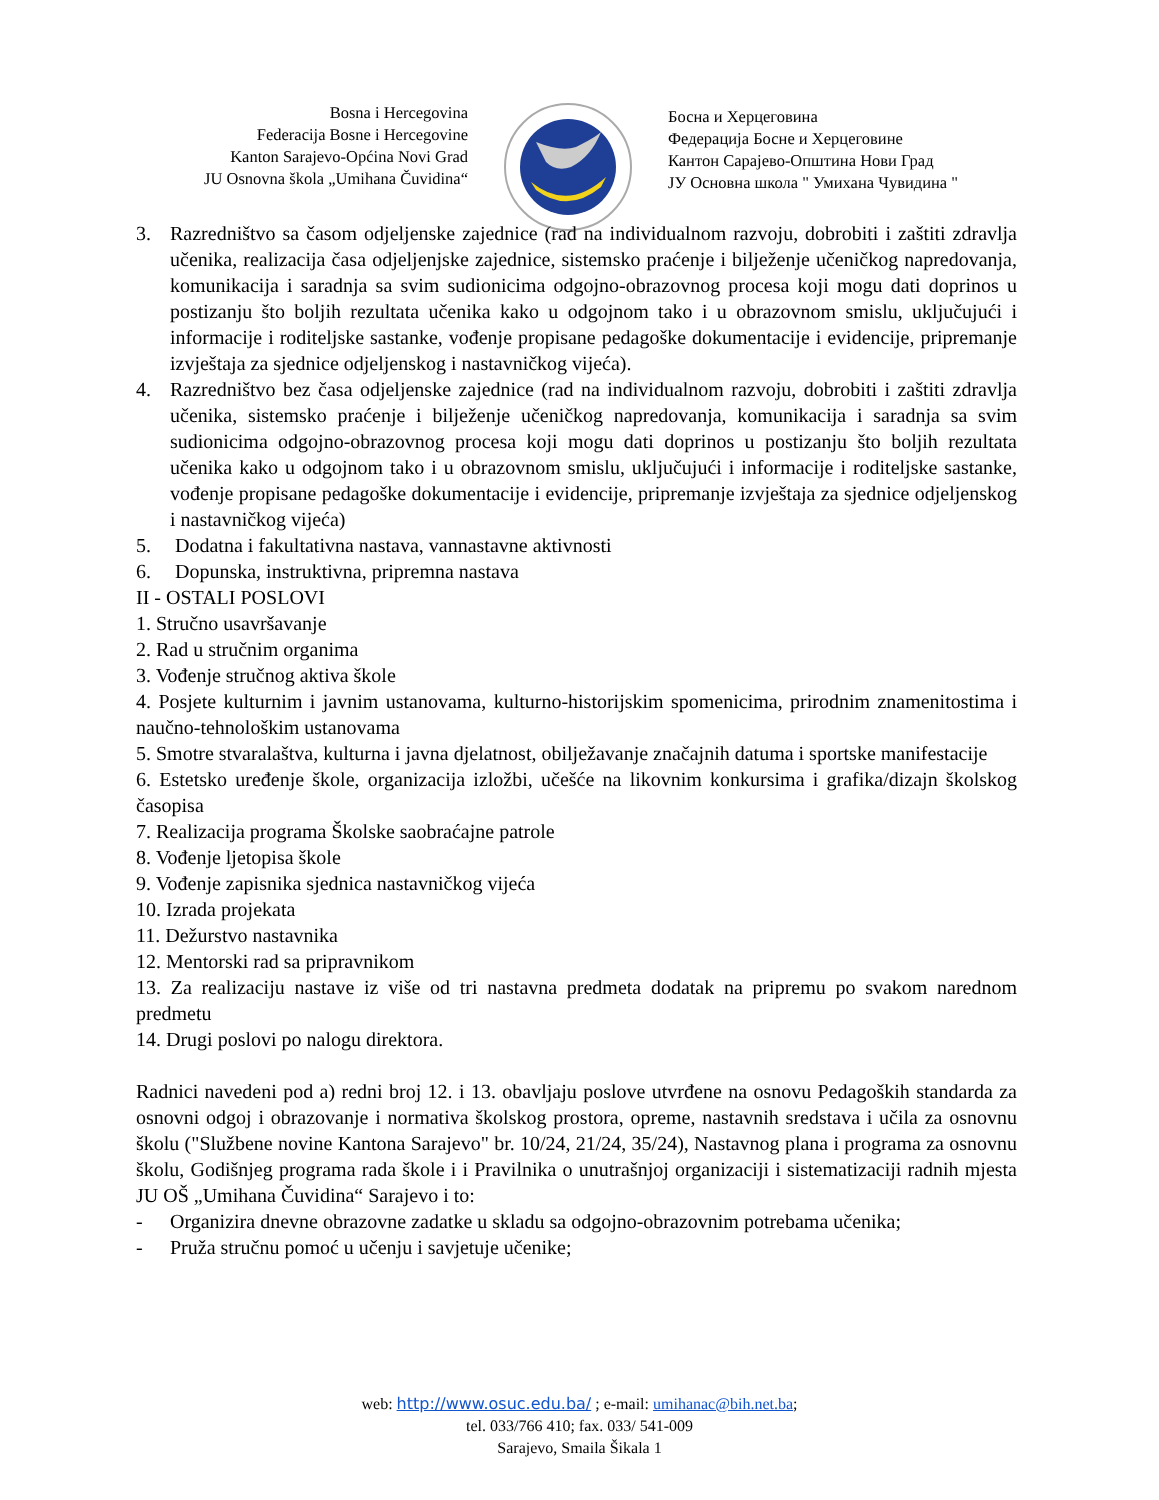Bosna i Hercegovina
Federacija Bosne i Hercegovine
Kanton Sarajevo-Općina Novi Grad
JU Osnovna škola „Umihana Čuvidina“
Босна и Херцеговина
Федерација Босне и Херцеговине
Кантон Сарајево-Општина Нови Град
ЈУ Основна школа " Умихана Чувидина "
3. Razredništvo sa časom odjeljenske zajednice (rad na individualnom razvoju, dobrobiti i zaštiti zdravlja učenika, realizacija časa odjeljenjske zajednice, sistemsko praćenje i bilježenje učeničkog napredovanja, komunikacija i saradnja sa svim sudionicima odgojno-obrazovnog procesa koji mogu dati doprinos u postizanju što boljih rezultata učenika kako u odgojnom tako i u obrazovnom smislu, uključujući i informacije i roditeljske sastanke, vođenje propisane pedagoške dokumentacije i evidencije, pripremanje izvještaja za sjednice odjeljenskog i nastavničkog vijeća).
4. Razredništvo bez časa odjeljenske zajednice (rad na individualnom razvoju, dobrobiti i zaštiti zdravlja učenika, sistemsko praćenje i bilježenje učeničkog napredovanja, komunikacija i saradnja sa svim sudionicima odgojno-obrazovnog procesa koji mogu dati doprinos u postizanju što boljih rezultata učenika kako u odgojnom tako i u obrazovnom smislu, uključujući i informacije i roditeljske sastanke, vođenje propisane pedagoške dokumentacije i evidencije, pripremanje izvještaja za sjednice odjeljenskog i nastavničkog vijeća)
5. Dodatna i fakultativna nastava, vannastavne aktivnosti
6. Dopunska, instruktivna, pripremna nastava
II - OSTALI POSLOVI
1. Stručno usavršavanje
2. Rad u stručnim organima
3. Vođenje stručnog aktiva škole
4. Posjete kulturnim i javnim ustanovama, kulturno-historijskim spomenicima, prirodnim znamenitostima i naučno-tehnološkim ustanovama
5. Smotre stvaralaštva, kulturna i javna djelatnost, obilježavanje značajnih datuma i sportske manifestacije
6. Estetsko uređenje škole, organizacija izložbi, učešće na likovnim konkursima i grafika/dizajn školskog časopisa
7. Realizacija programa Školske saobraćajne patrole
8. Vođenje ljetopisa škole
9. Vođenje zapisnika sjednica nastavničkog vijeća
10. Izrada projekata
11. Dežurstvo nastavnika
12. Mentorski rad sa pripravnikom
13. Za realizaciju nastave iz više od tri nastavna predmeta dodatak na pripremu po svakom narednom predmetu
14. Drugi poslovi po nalogu direktora.
Radnici navedeni pod a) redni broj 12. i 13. obavljaju poslove utvrđene na osnovu Pedagoških standarda za osnovni odgoj i obrazovanje i normativa školskog prostora, opreme, nastavnih sredstava i učila za osnovnu školu ("Službene novine Kantona Sarajevo" br. 10/24, 21/24, 35/24), Nastavnog plana i programa za osnovnu školu, Godišnjeg programa rada škole i i Pravilnika o unutrašnjoj organizaciji i sistematizaciji radnih mjesta JU OŠ „Umihana Čuvidina“ Sarajevo i to:
- Organizira dnevne obrazovne zadatke u skladu sa odgojno-obrazovnim potrebama učenika;
- Pruža stručnu pomoć u učenju i savjetuje učenike;
web: http://www.osuc.edu.ba/ ; e-mail: umihanac@bih.net.ba;
tel. 033/766 410; fax. 033/ 541-009
Sarajevo, Smaila Šikala 1